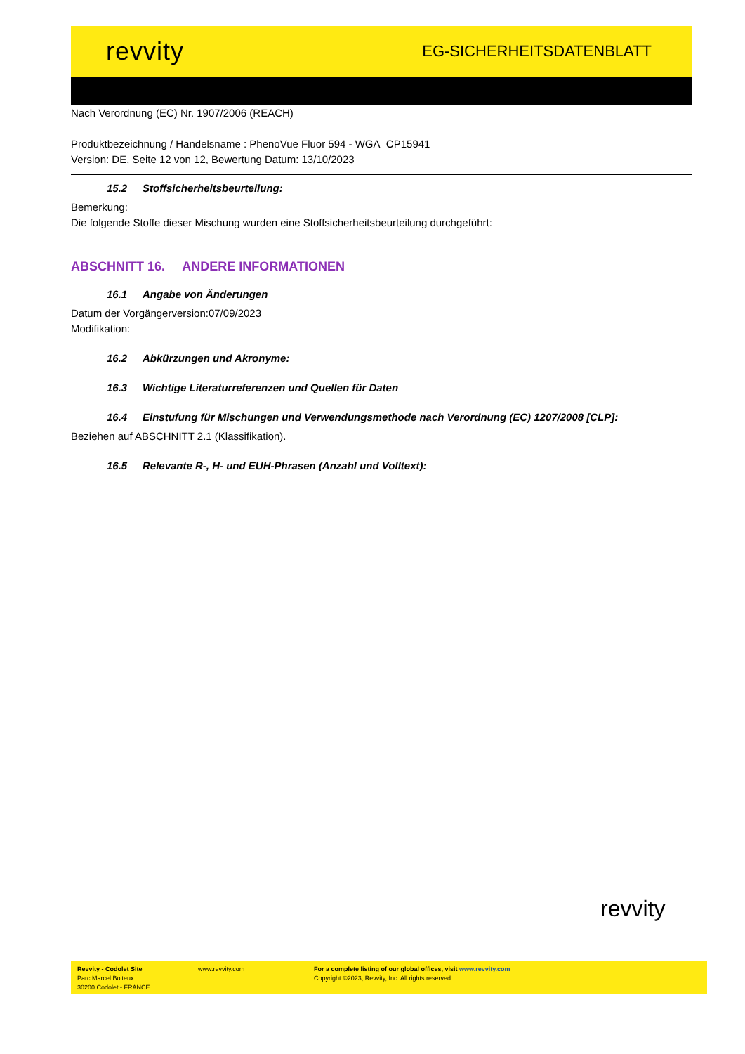revvity
EG-SICHERHEITSDATENBLATT
Nach Verordnung (EC) Nr. 1907/2006 (REACH)
Produktbezeichnung / Handelsname : PhenoVue Fluor 594 - WGA CP15941
Version: DE, Seite 12 von 12, Bewertung Datum: 13/10/2023
15.2 Stoffsicherheitsbeurteilung:
Bemerkung:
Die folgende Stoffe dieser Mischung wurden eine Stoffsicherheitsbeurteilung durchgeführt:
ABSCHNITT 16. ANDERE INFORMATIONEN
16.1 Angabe von Änderungen
Datum der Vorgängerversion:07/09/2023
Modifikation:
16.2 Abkürzungen und Akronyme:
16.3 Wichtige Literaturreferenzen und Quellen für Daten
16.4 Einstufung für Mischungen und Verwendungsmethode nach Verordnung (EC) 1207/2008 [CLP]:
Beziehen auf ABSCHNITT 2.1 (Klassifikation).
16.5 Relevante R-, H- und EUH-Phrasen (Anzahl und Volltext):
revvity
Revvity - Codolet Site
Parc Marcel Boiteux
30200 Codolet - FRANCE
www.revvity.com For a complete listing of our global offices, visit www.revvity.com
Copyright ©2023, Revvity, Inc. All rights reserved.